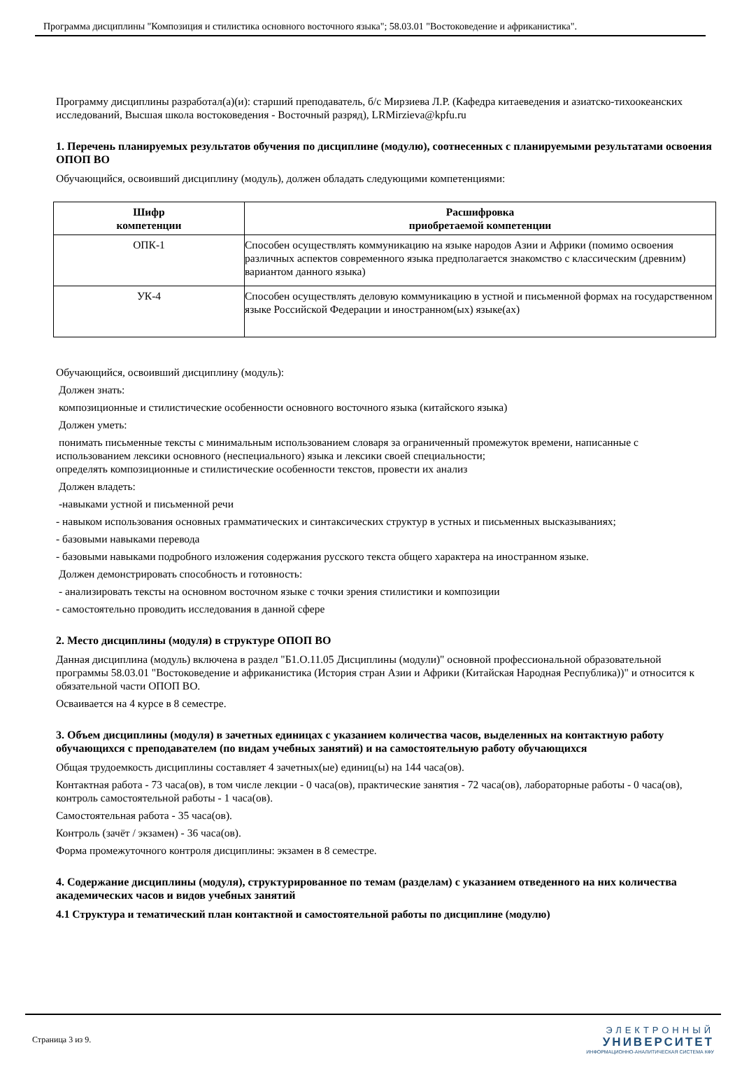Программа дисциплины "Композиция и стилистика основного восточного языка"; 58.03.01 "Востоковедение и африканистика".
Программу дисциплины разработал(а)(и): старший преподаватель, б/с Мирзиева Л.Р. (Кафедра китаеведения и азиатско-тихоокеанских исследований, Высшая школа востоковедения - Восточный разряд), LRMirzieva@kpfu.ru
1. Перечень планируемых результатов обучения по дисциплине (модулю), соотнесенных с планируемыми результатами освоения ОПОП ВО
Обучающийся, освоивший дисциплину (модуль), должен обладать следующими компетенциями:
| Шифр компетенции | Расшифровка приобретаемой компетенции |
| --- | --- |
| ОПК-1 | Способен осуществлять коммуникацию на языке народов Азии и Африки (помимо освоения различных аспектов современного языка предполагается знакомство с классическим (древним) вариантом данного языка) |
| УК-4 | Способен осуществлять деловую коммуникацию в устной и письменной формах на государственном языке Российской Федерации и иностранном(ых) языке(ах) |
Обучающийся, освоивший дисциплину (модуль):
Должен знать:
композиционные и стилистические особенности основного восточного языка (китайского языка)
Должен уметь:
понимать письменные тексты с минимальным использованием словаря за ограниченный промежуток времени, написанные с использованием лексики основного (неспециального) языка и лексики своей специальности;
определять композиционные и стилистические особенности текстов, провести их анализ
Должен владеть:
-навыками устной и письменной речи
- навыком использования основных грамматических и синтаксических структур в устных и письменных высказываниях;
- базовыми навыками перевода
- базовыми навыками подробного изложения содержания русского текста общего характера на иностранном языке.
Должен демонстрировать способность и готовность:
- анализировать тексты на основном восточном языке с точки зрения стилистики и композиции
- самостоятельно проводить исследования в данной сфере
2. Место дисциплины (модуля) в структуре ОПОП ВО
Данная дисциплина (модуль) включена в раздел "Б1.О.11.05 Дисциплины (модули)" основной профессиональной образовательной программы 58.03.01 "Востоковедение и африканистика (История стран Азии и Африки (Китайская Народная Республика))" и относится к обязательной части ОПОП ВО.
Осваивается на 4 курсе в 8 семестре.
3. Объем дисциплины (модуля) в зачетных единицах с указанием количества часов, выделенных на контактную работу обучающихся с преподавателем (по видам учебных занятий) и на самостоятельную работу обучающихся
Общая трудоемкость дисциплины составляет 4 зачетных(ые) единиц(ы) на 144 часа(ов).
Контактная работа - 73 часа(ов), в том числе лекции - 0 часа(ов), практические занятия - 72 часа(ов), лабораторные работы - 0 часа(ов), контроль самостоятельной работы - 1 часа(ов).
Самостоятельная работа - 35 часа(ов).
Контроль (зачёт / экзамен) - 36 часа(ов).
Форма промежуточного контроля дисциплины: экзамен в 8 семестре.
4. Содержание дисциплины (модуля), структурированное по темам (разделам) с указанием отведенного на них количества академических часов и видов учебных занятий
4.1 Структура и тематический план контактной и самостоятельной работы по дисциплине (модулю)
Страница 3 из 9.
ЭЛЕКТРОННЫЙ
УНИВЕРСИТЕТ
ИНФОРМАЦИОННО-АНАЛИТИЧЕСКАЯ СИСТЕМА КФУ